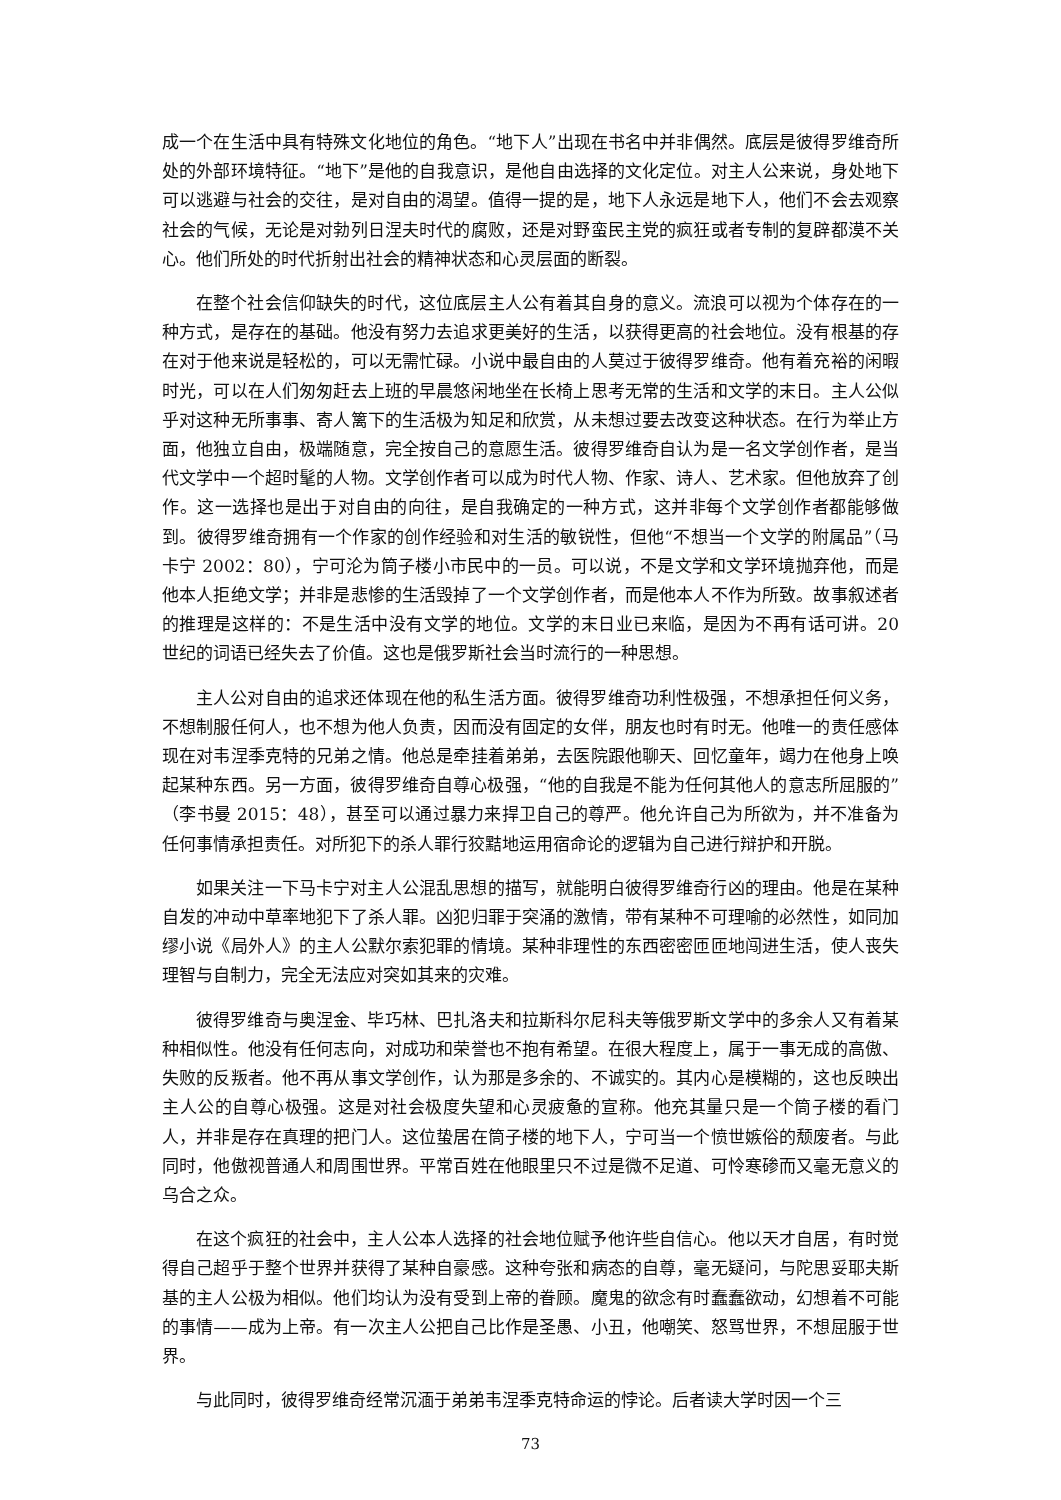成一个在生活中具有特殊文化地位的角色。“地下人”出现在书名中并非偶然。底层是彼得罗维奇所处的外部环境特征。“地下”是他的自我意识，是他自由选择的文化定位。对主人公来说，身处地下可以逃避与社会的交往，是对自由的渴望。值得一提的是，地下人永远是地下人，他们不会去观察社会的气候，无论是对勃列日涅夫时代的腐败，还是对野蛮民主党的疯狂或者专制的复辟都漠不关心。他们所处的时代折射出社会的精神状态和心灵层面的断裂。
在整个社会信仰缺失的时代，这位底层主人公有着其自身的意义。流浪可以视为个体存在的一种方式，是存在的基础。他没有努力去追求更美好的生活，以获得更高的社会地位。没有根基的存在对于他来说是轻松的，可以无需忙碌。小说中最自由的人莫过于彼得罗维奇。他有着充裕的闲暇时光，可以在人们匆匆赶去上班的早晨悠闲地坐在长椅上思考无常的生活和文学的末日。主人公似乎对这种无所事事、寄人篱下的生活极为知足和欣赏，从未想过要去改变这种状态。在行为举止方面，他独立自由，极端随意，完全按自己的意愿生活。彼得罗维奇自认为是一名文学创作者，是当代文学中一个超时髦的人物。文学创作者可以成为时代人物、作家、诗人、艺术家。但他放弃了创作。这一选择也是出于对自由的向往，是自我确定的一种方式，这并非每个文学创作者都能够做到。彼得罗维奇拥有一个作家的创作经验和对生活的敏锐性，但他“不想当一个文学的附属品”（马卡宁 2002：80），宁可沦为筒子楼小市民中的一员。可以说，不是文学和文学环境抛弃他，而是他本人拒绝文学；并非是悲惨的生活毁掉了一个文学创作者，而是他本人不作为所致。故事叙述者的推理是这样的：不是生活中没有文学的地位。文学的末日业已来临，是因为不再有话可讲。20 世纪的词语已经失去了价值。这也是俄罗斯社会当时流行的一种思想。
主人公对自由的追求还体现在他的私生活方面。彼得罗维奇功利性极强，不想承担任何义务，不想制服任何人，也不想为他人负责，因而没有固定的女伴，朋友也时有时无。他唯一的责任感体现在对韦涅季克特的兄弟之情。他总是牵挂着弟弟，去医院跟他聊天、回忆童年，竭力在他身上唤起某种东西。另一方面，彼得罗维奇自尊心极强，“他的自我是不能为任何其他人的意志所屈服的”（李书曼 2015：48），甚至可以通过暴力来捍卫自己的尊严。他允许自己为所欲为，并不准备为任何事情承担责任。对所犯下的杀人罪行狡黠地运用宿命论的逻辑为自己进行辩护和开脱。
如果关注一下马卡宁对主人公混乱思想的描写，就能明白彼得罗维奇行凶的理由。他是在某种自发的冲动中草率地犯下了杀人罪。凶犯归罪于突涌的激情，带有某种不可理喻的必然性，如同加缪小说《局外人》的主人公默尔索犯罪的情境。某种非理性的东西密密匝匝地闯进生活，使人丧失理智与自制力，完全无法应对突如其来的灾难。
彼得罗维奇与奥涅金、毕巧林、巴扎洛夫和拉斯科尔尼科夫等俄罗斯文学中的多余人又有着某种相似性。他没有任何志向，对成功和荣誉也不抱有希望。在很大程度上，属于一事无成的高傲、失败的反叛者。他不再从事文学创作，认为那是多余的、不诚实的。其内心是模糊的，这也反映出主人公的自尊心极强。这是对社会极度失望和心灵疲惫的宣称。他充其量只是一个筒子楼的看门人，并非是存在真理的把门人。这位蛰居在筒子楼的地下人，宁可当一个愤世嫉俗的颓废者。与此同时，他傲视普通人和周围世界。平常百姓在他眼里只不过是微不足道、可怜寒碜而又毫无意义的乌合之众。
在这个疯狂的社会中，主人公本人选择的社会地位赋予他许些自信心。他以天才自居，有时觉得自己超乎于整个世界并获得了某种自豪感。这种夸张和病态的自尊，毫无疑问，与陀思妥耶夫斯基的主人公极为相似。他们均认为没有受到上帝的眷顾。魔鬼的欲念有时蠢蠢欲动，幻想着不可能的事情——成为上帝。有一次主人公把自己比作是圣愚、小丑，他嘲笑、怒骂世界，不想屈服于世界。
与此同时，彼得罗维奇经常沉湎于弟弟韦涅季克特命运的悖论。后者读大学时因一个三
73